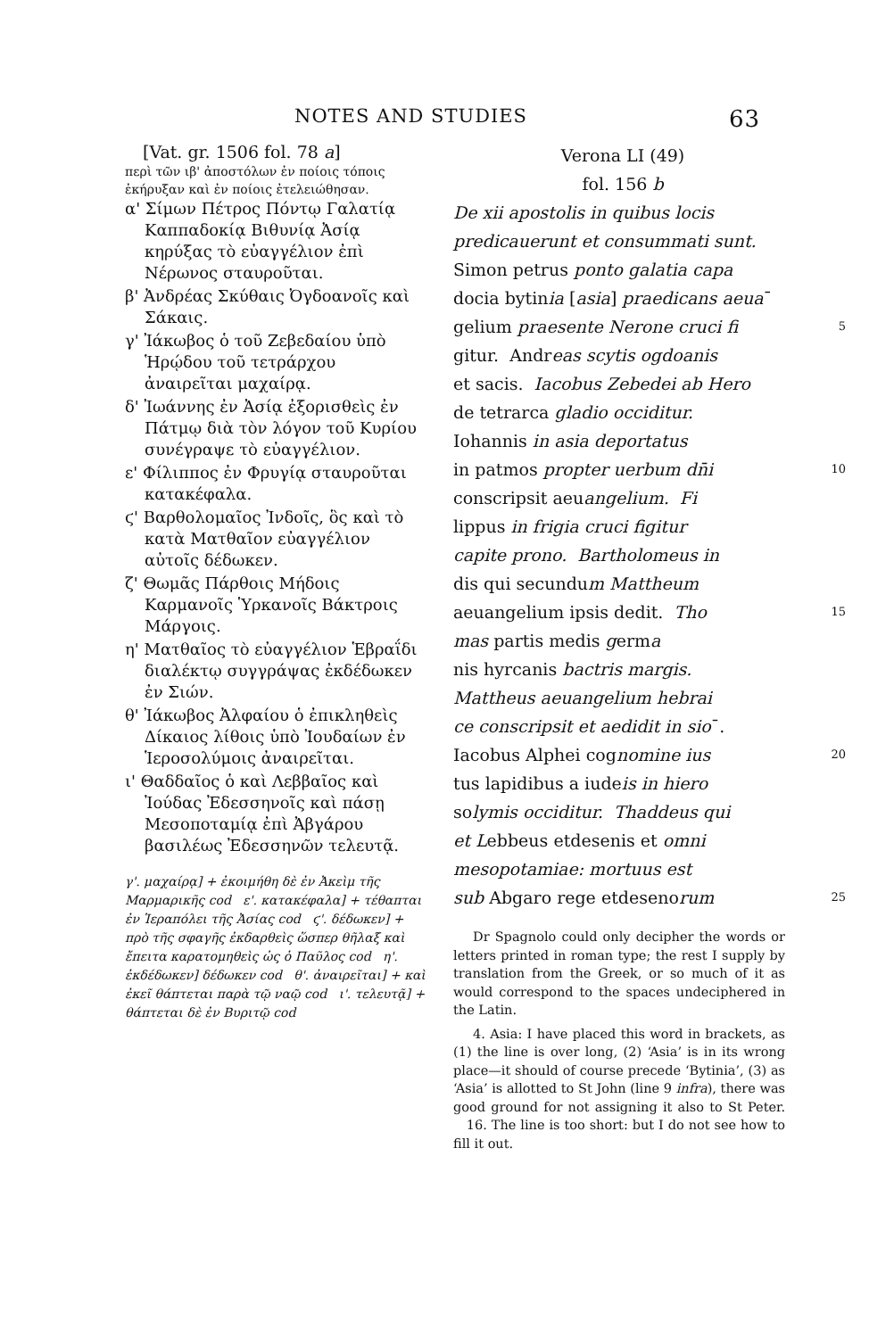NOTES AND STUDIES 63
[Vat. gr. 1506 fol. 78 a]
περὶ τῶν ιβ' ἀποστόλων ἐν ποίοις τόποις ἐκήρυξαν καὶ ἐν ποίοις ἐτελειώθησαν.
α' Σίμων Πέτρος Πόντῳ Γαλατίᾳ Καππαδοκίᾳ Βιθυνίᾳ Ἀσίᾳ κηρύξας τὸ εὐαγγέλιον ἐπὶ Νέρωνος σταυροῦται.
β' Ἀνδρέας Σκύθαις Ὀγδοανοῖς καὶ Σάκαις.
γ' Ἰάκωβος ὁ τοῦ Ζεβεδαίου ὑπὸ Ἡρῴδου τοῦ τετράρχου ἀναιρεῖται μαχαίρᾳ.
δ' Ἰωάννης ἐν Ἀσίᾳ ἐξορισθεὶς ἐν Πάτμῳ διὰ τὸν λόγον τοῦ Κυρίου συνέγραψε τὸ εὐαγγέλιον.
ε' Φίλιππος ἐν Φρυγίᾳ σταυροῦται κατακέφαλα.
ϛ' Βαρθολομαῖος Ἰνδοῖς, ὃς καὶ τὸ κατὰ Ματθαῖον εὐαγγέλιον αὐτοῖς δέδωκεν.
ζ' Θωμᾶς Πάρθοις Μήδοις Καρμανοῖς Ὑρκανοῖς Βάκτροις Μάργοις.
η' Ματθαῖος τὸ εὐαγγέλιον Ἑβραΐδι διαλέκτῳ συγγράψας ἐκδέδωκεν ἐν Σιών.
θ' Ἰάκωβος Ἀλφαίου ὁ ἐπικληθεὶς Δίκαιος λίθοις ὑπὸ Ἰουδαίων ἐν Ἱεροσολύμοις ἀναιρεῖται.
ι' Θαδδαῖος ὁ καὶ Λεββαῖος καὶ Ἰούδας Ἐδεσσηνοῖς καὶ πάσῃ Μεσοποταμίᾳ ἐπὶ Ἀβγάρου βασιλέως Ἐδεσσηνῶν τελευτᾷ.
γ'. μαχαίρᾳ] + ἐκοιμήθη δὲ ἐν Ἀκεὶμ τῆς Μαρμαρικῆς cod ε'. κατακέφαλα] + τέθαπται ἐν Ἱεραπόλει τῆς Ἀσίας cod ϛ'. δέδωκεν] + πρὸ τῆς σφαγῆς ἐκδαρθεὶς ὥσπερ θῆλαξ καὶ ἔπειτα καρατομηθεὶς ὡς ὁ Παῦλος cod η'. ἐκδέδωκεν] δέδωκεν cod θ'. ἀναιρεῖται] + καὶ ἐκεῖ θάπτεται παρὰ τῷ ναῷ cod ι'. τελευτᾷ] + θάπτεται δὲ ἐν Βυριτῷ cod
Verona LI (49)
fol. 156 b
De xii apostolis in quibus locis
predicauerunt et consummati sunt.
Simon petrus ponto galatia capa
docia bytinia [asia] praedicans aeua¯
gelium praesente Nerone cruci fi 5
gitur. Andreas scytis ogdoanis
et sacis. Iacobus Zebedei ab Hero
de tetrarca gladio occiditur.
Iohannis in asia deportatus
in patmos propter uerbum dn̄i 10
conscripsit aeuangelium. Fi
lippus in frigia cruci figitur
capite prono. Bartholomeus in
dis qui secundum Mattheum
aeuangelium ipsis dedit. Tho 15
mas partis medis germa
nis hyrcanis bactris margis.
Mattheus aeuangelium hebrai
ce conscripsit et aedidit in sio¯.
Iacobus Alphei cognomine ius 20
tus lapidibus a iudeis in hiero
solymis occiditur. Thaddeus qui
et Lebbeus etdesenis et omni
mesopotamiae: mortuus est
sub Abgaro rege etdesenorum 25
Dr Spagnolo could only decipher the words or letters printed in roman type; the rest I supply by translation from the Greek, or so much of it as would correspond to the spaces undeciphered in the Latin.
4. Asia: I have placed this word in brackets, as (1) the line is over long, (2) ‘Asia’ is in its wrong place—it should of course precede ‘Bytinia’, (3) as ‘Asia’ is allotted to St John (line 9 infra), there was good ground for not assigning it also to St Peter. 16. The line is too short: but I do not see how to fill it out.